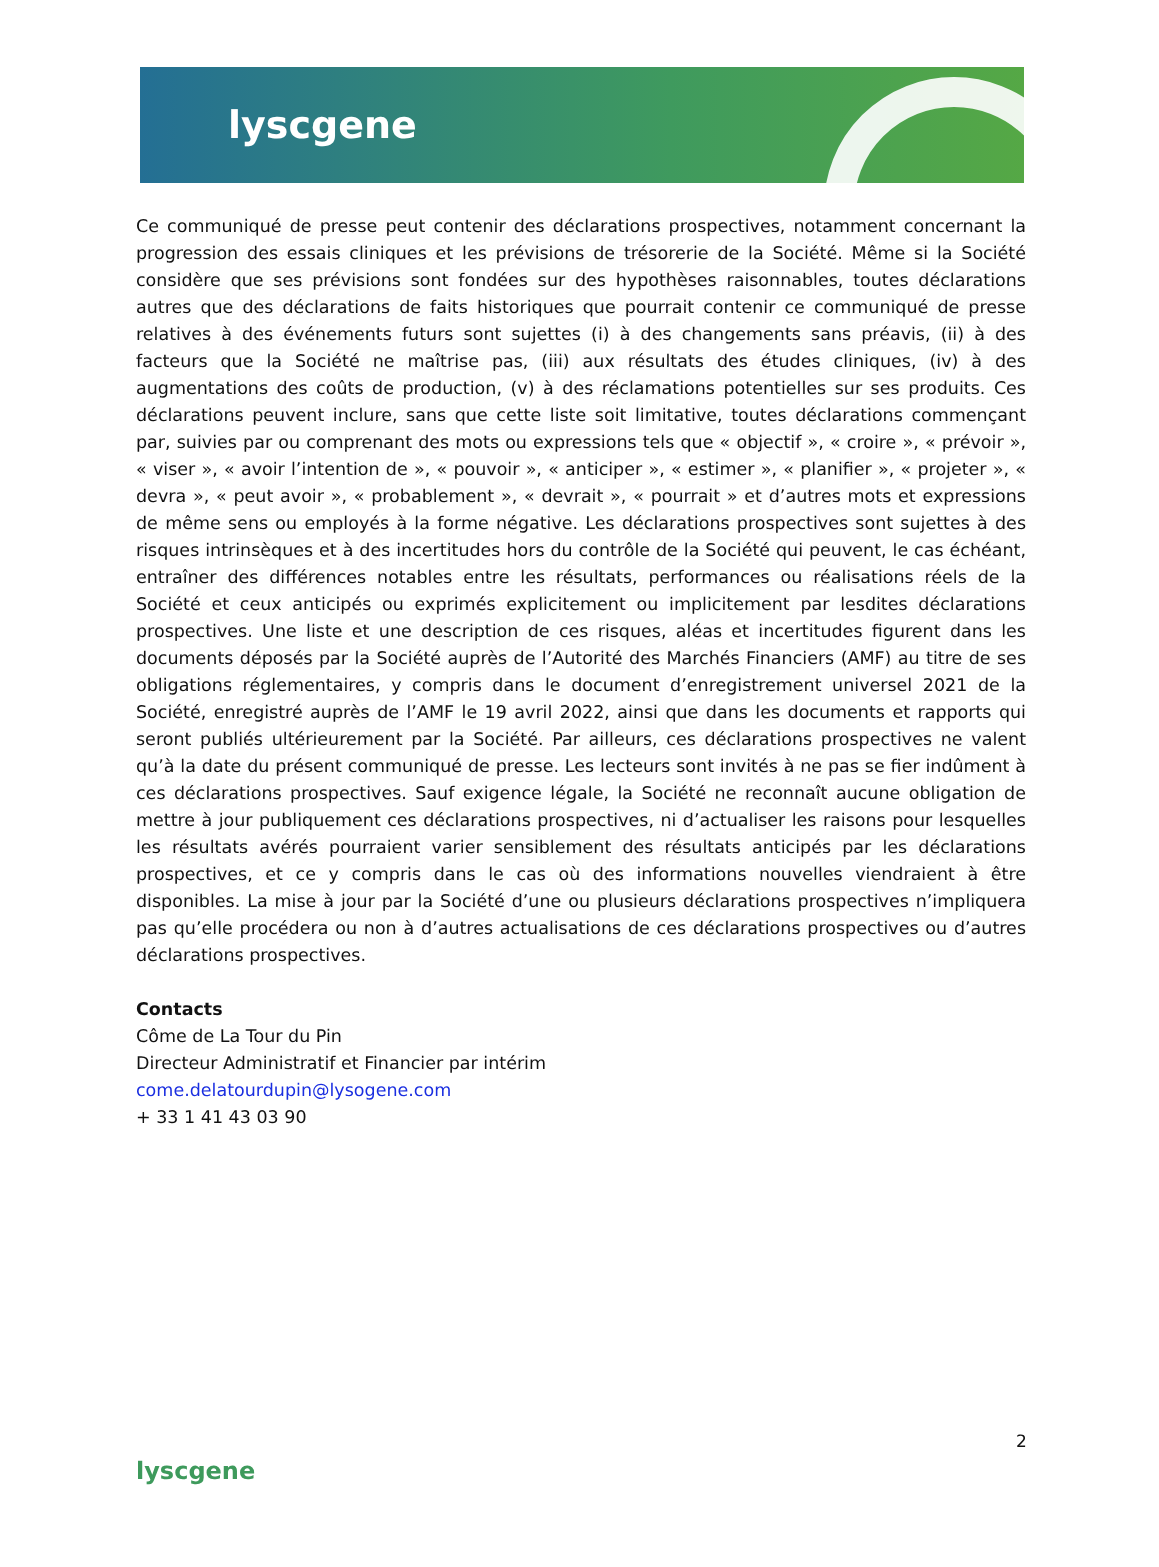lyscgene
Ce communiqué de presse peut contenir des déclarations prospectives, notamment concernant la progression des essais cliniques et les prévisions de trésorerie de la Société. Même si la Société considère que ses prévisions sont fondées sur des hypothèses raisonnables, toutes déclarations autres que des déclarations de faits historiques que pourrait contenir ce communiqué de presse relatives à des événements futurs sont sujettes (i) à des changements sans préavis, (ii) à des facteurs que la Société ne maîtrise pas, (iii) aux résultats des études cliniques, (iv) à des augmentations des coûts de production, (v) à des réclamations potentielles sur ses produits. Ces déclarations peuvent inclure, sans que cette liste soit limitative, toutes déclarations commençant par, suivies par ou comprenant des mots ou expressions tels que « objectif », « croire », « prévoir », « viser », « avoir l’intention de », « pouvoir », « anticiper », « estimer », « planifier », « projeter », « devra », « peut avoir », « probablement », « devrait », « pourrait » et d’autres mots et expressions de même sens ou employés à la forme négative. Les déclarations prospectives sont sujettes à des risques intrinsèques et à des incertitudes hors du contrôle de la Société qui peuvent, le cas échéant, entraîner des différences notables entre les résultats, performances ou réalisations réels de la Société et ceux anticipés ou exprimés explicitement ou implicitement par lesdites déclarations prospectives. Une liste et une description de ces risques, aléas et incertitudes figurent dans les documents déposés par la Société auprès de l’Autorité des Marchés Financiers (AMF) au titre de ses obligations réglementaires, y compris dans le document d’enregistrement universel 2021 de la Société, enregistré auprès de l’AMF le 19 avril 2022, ainsi que dans les documents et rapports qui seront publiés ultérieurement par la Société. Par ailleurs, ces déclarations prospectives ne valent qu’à la date du présent communiqué de presse. Les lecteurs sont invités à ne pas se fier indûment à ces déclarations prospectives. Sauf exigence légale, la Société ne reconnaît aucune obligation de mettre à jour publiquement ces déclarations prospectives, ni d’actualiser les raisons pour lesquelles les résultats avérés pourraient varier sensiblement des résultats anticipés par les déclarations prospectives, et ce y compris dans le cas où des informations nouvelles viendraient à être disponibles. La mise à jour par la Société d’une ou plusieurs déclarations prospectives n’impliquera pas qu’elle procédera ou non à d’autres actualisations de ces déclarations prospectives ou d’autres déclarations prospectives.
Contacts
Côme de La Tour du Pin
Directeur Administratif et Financier par intérim
come.delatourdupin@lysogene.com
+ 33 1 41 43 03 90
2
lyscgene